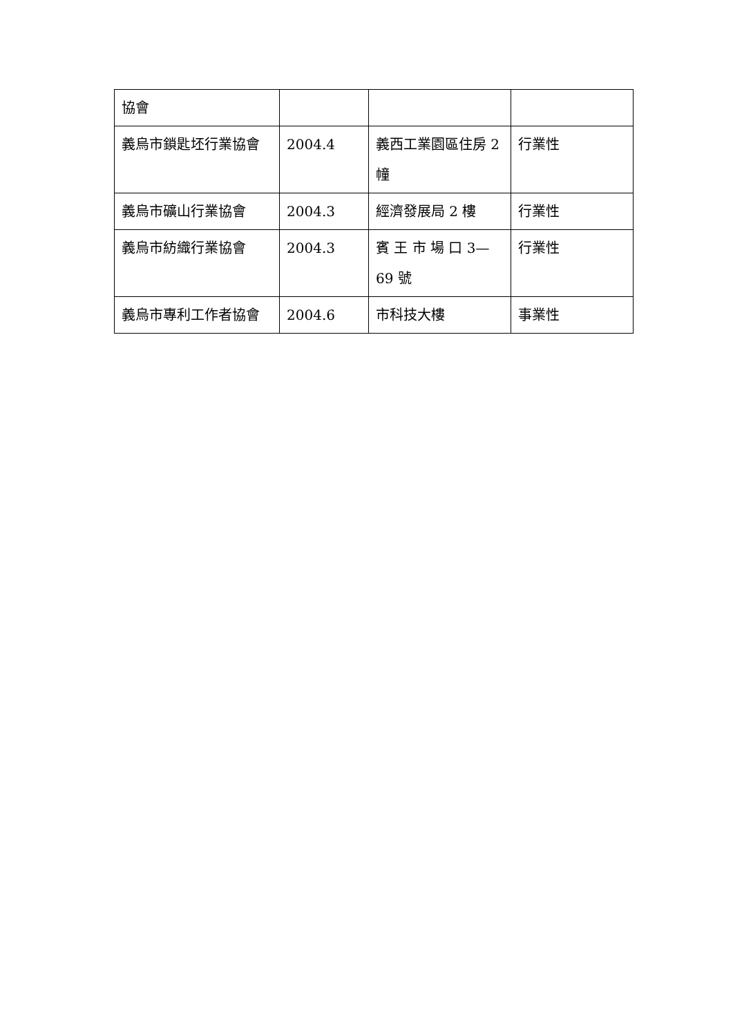| 協會 | | | |
| 義烏市鎖匙坯行業協會 | 2004.4 | 義西工業園區住房 2 幢 | 行業性 |
| 義烏市礦山行業協會 | 2004.3 | 經濟發展局 2 樓 | 行業性 |
| 義烏市紡織行業協會 | 2004.3 | 賓 王 市 場 口 3—69 號 | 行業性 |
| 義烏市專利工作者協會 | 2004.6 | 市科技大樓 | 事業性 |